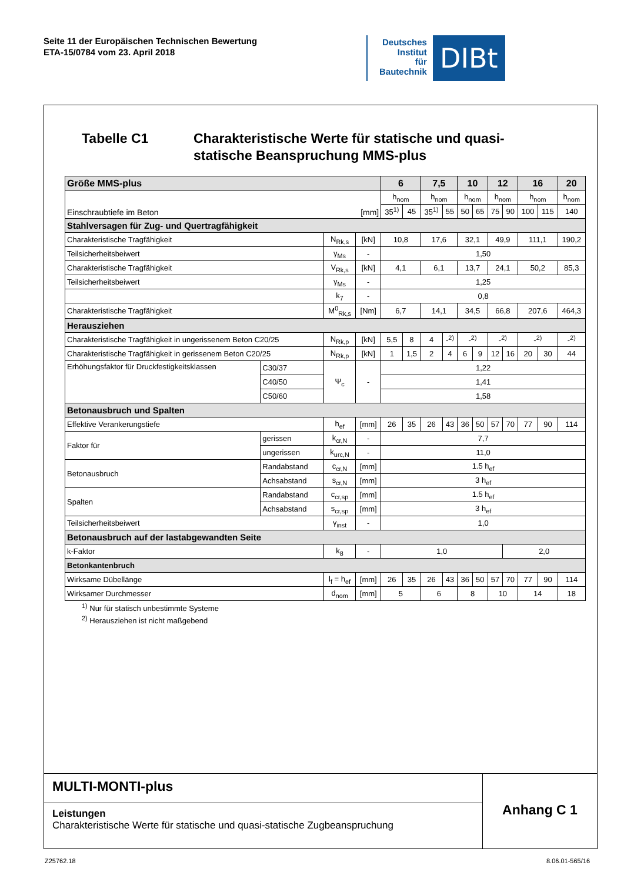Seite 11 der Europäischen Technischen Bewertung
ETA-15/0784 vom 23. April 2018
Deutsches
Institut
für
Bautechnik
DIBt
Tabelle C1 Charakteristische Werte für statische und quasi-
statische Beanspruchung MMS-plus
| Größe MMS-plus | | | | 6 | | 7,5 | | 10 | | 12 | | 16 | | 20 |
| --- | --- | --- | --- | --- | --- | --- | --- | --- | --- | --- | --- | --- | --- | --- |
| Einschraubtiefe im Beton [mm] | | | | h<sub>nom</sub> | | h<sub>nom</sub> | | h<sub>nom</sub> | | h<sub>nom</sub> | | h<sub>nom</sub> | | h<sub>nom</sub> |
| | | | | 35<sup>1)</sup> | 45 | 35<sup>1)</sup> | 55 | 50 | 65 | 75 | 90 | 100 | 115 | 140 |
| Stahlversagen für Zug- und Quertragfähigkeit | | | | | | | | | | | | | | |
| Charakteristische Tragfähigkeit | | N<sub>Rk,s</sub> | [kN] | 10,8 | | 17,6 | | 32,1 | | 49,9 | | 111,1 | | 190,2 |
| Teilsicherheitsbeiwert | | γ<sub>Ms</sub> | - | 1,50 | | | | | | | | | | |
| Charakteristische Tragfähigkeit | | V<sub>Rk,s</sub> | [kN] | 4,1 | | 6,1 | | 13,7 | | 24,1 | | 50,2 | | 85,3 |
| Teilsicherheitsbeiwert | | γ<sub>Ms</sub> | - | 1,25 | | | | | | | | | | |
| | | k<sub>7</sub> | - | 0,8 | | | | | | | | | | |
| Charakteristische Tragfähigkeit | | M<sup>0</sup><sub>Rk,s</sub> | [Nm] | 6,7 | | 14,1 | | 34,5 | | 66,8 | | 207,6 | | 464,3 |
| Herausziehen | | | | | | | | | | | | | | |
| Charakteristische Tragfähigkeit in ungerissenem Beton C20/25 | | N<sub>Rk,p</sub> | [kN] | 5,5 | 8 | 4 | -<sup>2)</sup> | -<sup>2)</sup> | | -<sup>2)</sup> | | -<sup>2)</sup> | | -<sup>2)</sup> |
| Charakteristische Tragfähigkeit in gerissenem Beton C20/25 | | N<sub>Rk,p</sub> | [kN] | 1 | 1,5 | 2 | 4 | 6 | 9 | 12 | 16 | 20 | 30 | 44 |
| Erhöhungsfaktor für Druckfestigkeitsklassen | C30/37 | Ψ<sub>c</sub> | - | 1,22 | | | | | | | | | | |
| | C40/50 | | | 1,41 | | | | | | | | | | |
| | C50/60 | | | 1,58 | | | | | | | | | | |
| Betonausbruch und Spalten | | | | | | | | | | | | | | |
| Effektive Verankerungstiefe | | h<sub>ef</sub> | [mm] | 26 | 35 | 26 | 43 | 36 | 50 | 57 | 70 | 77 | 90 | 114 |
| Faktor für | gerissen | k<sub>cr,N</sub> | - | 7,7 | | | | | | | | | | |
| | ungerissen | k<sub>urc,N</sub> | - | 11,0 | | | | | | | | | | |
| Betonausbruch | Randabstand | c<sub>cr,N</sub> | [mm] | 1.5 h<sub>ef</sub> | | | | | | | | | | |
| | Achsabstand | s<sub>cr,N</sub> | [mm] | 3 h<sub>ef</sub> | | | | | | | | | | |
| Spalten | Randabstand | c<sub>cr,sp</sub> | [mm] | 1.5 h<sub>ef</sub> | | | | | | | | | | |
| | Achsabstand | s<sub>cr,sp</sub> | [mm] | 3 h<sub>ef</sub> | | | | | | | | | | |
| Teilsicherheitsbeiwert | | γ<sub>inst</sub> | - | 1,0 | | | | | | | | | | |
| Betonausbruch auf der lastabgewandten Seite | | | | | | | | | | | | | | |
| k-Faktor | | k<sub>8</sub> | - | 1,0 | | | | | | | 2,0 | | | |
| Betonkantenbruch | | | | | | | | | | | | | | |
| Wirksame Dübellänge | | l<sub>f</sub> = h<sub>ef</sub> | [mm] | 26 | 35 | 26 | 43 | 36 | 50 | 57 | 70 | 77 | 90 | 114 |
| Wirksamer Durchmesser | | d<sub>nom</sub> | [mm] | 5 | | 6 | | 8 | | 10 | | 14 | | 18 |
<sup>1)</sup> Nur für statisch unbestimmte Systeme
<sup>2)</sup> Herausziehen ist nicht maßgebend
MULTI-MONTI-plus
Leistungen
Charakteristische Werte für statische und quasi-statische Zugbeanspruchung
Anhang C 1
Z25762.18 8.06.01-565/16